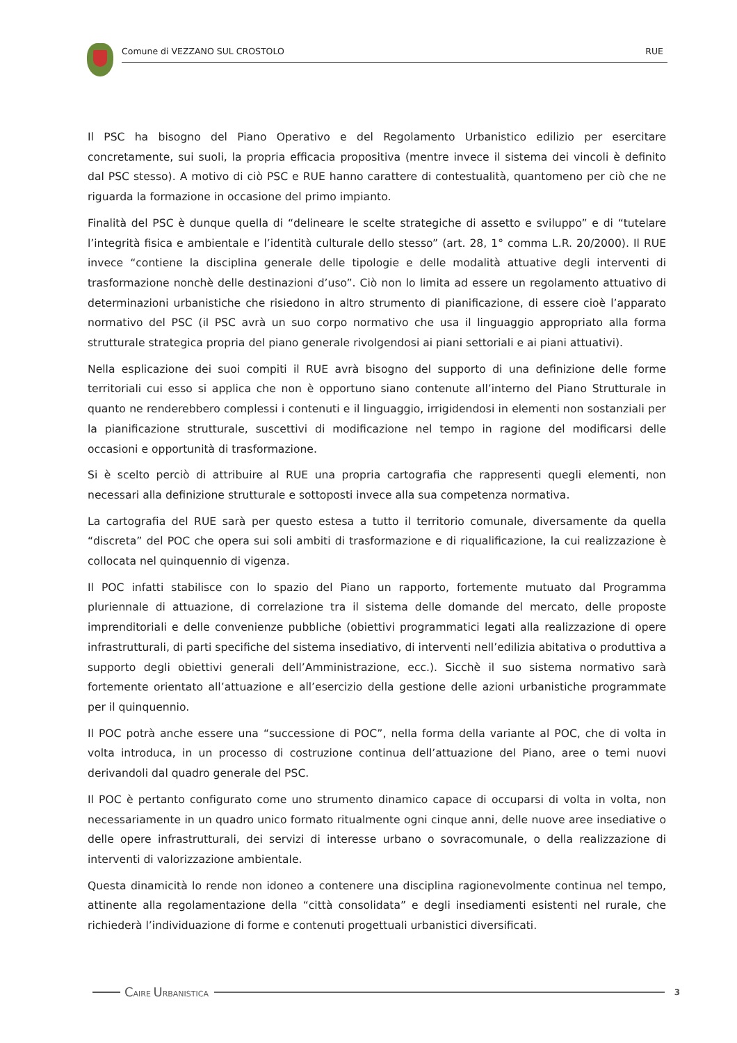Comune di VEZZANO SUL CROSTOLO RUE
Il PSC ha bisogno del Piano Operativo e del Regolamento Urbanistico edilizio per esercitare concretamente, sui suoli, la propria efficacia propositiva (mentre invece il sistema dei vincoli è definito dal PSC stesso). A motivo di ciò PSC e RUE hanno carattere di contestualità, quantomeno per ciò che ne riguarda la formazione in occasione del primo impianto.
Finalità del PSC è dunque quella di “delineare le scelte strategiche di assetto e sviluppo” e di “tutelare l’integrità fisica e ambientale e l’identità culturale dello stesso” (art. 28, 1° comma L.R. 20/2000). Il RUE invece “contiene la disciplina generale delle tipologie e delle modalità attuative degli interventi di trasformazione nonchè delle destinazioni d’uso”. Ciò non lo limita ad essere un regolamento attuativo di determinazioni urbanistiche che risiedono in altro strumento di pianificazione, di essere cioè l’apparato normativo del PSC (il PSC avrà un suo corpo normativo che usa il linguaggio appropriato alla forma strutturale strategica propria del piano generale rivolgendosi ai piani settoriali e ai piani attuativi).
Nella esplicazione dei suoi compiti il RUE avrà bisogno del supporto di una definizione delle forme territoriali cui esso si applica che non è opportuno siano contenute all’interno del Piano Strutturale in quanto ne renderebbero complessi i contenuti e il linguaggio, irrigidendosi in elementi non sostanziali per la pianificazione strutturale, suscettivi di modificazione nel tempo in ragione del modificarsi delle occasioni e opportunità di trasformazione.
Si è scelto perciò di attribuire al RUE una propria cartografia che rappresenti quegli elementi, non necessari alla definizione strutturale e sottoposti invece alla sua competenza normativa.
La cartografia del RUE sarà per questo estesa a tutto il territorio comunale, diversamente da quella “discreta” del POC che opera sui soli ambiti di trasformazione e di riqualificazione, la cui realizzazione è collocata nel quinquennio di vigenza.
Il POC infatti stabilisce con lo spazio del Piano un rapporto, fortemente mutuato dal Programma pluriennale di attuazione, di correlazione tra il sistema delle domande del mercato, delle proposte imprenditoriali e delle convenienze pubbliche (obiettivi programmatici legati alla realizzazione di opere infrastrutturali, di parti specifiche del sistema insediativo, di interventi nell’edilizia abitativa o produttiva a supporto degli obiettivi generali dell’Amministrazione, ecc.). Sicchè il suo sistema normativo sarà fortemente orientato all’attuazione e all’esercizio della gestione delle azioni urbanistiche programmate per il quinquennio.
Il POC potrà anche essere una “successione di POC”, nella forma della variante al POC, che di volta in volta introduca, in un processo di costruzione continua dell’attuazione del Piano, aree o temi nuovi derivandoli dal quadro generale del PSC.
Il POC è pertanto configurato come uno strumento dinamico capace di occuparsi di volta in volta, non necessariamente in un quadro unico formato ritualmente ogni cinque anni, delle nuove aree insediative o delle opere infrastrutturali, dei servizi di interesse urbano o sovracomunale, o della realizzazione di interventi di valorizzazione ambientale.
Questa dinamicità lo rende non idoneo a contenere una disciplina ragionevolmente continua nel tempo, attinente alla regolamentazione della “città consolidata” e degli insediamenti esistenti nel rurale, che richiederà l’individuazione di forme e contenuti progettuali urbanistici diversificati.
CAIRE URBANISTICA 3